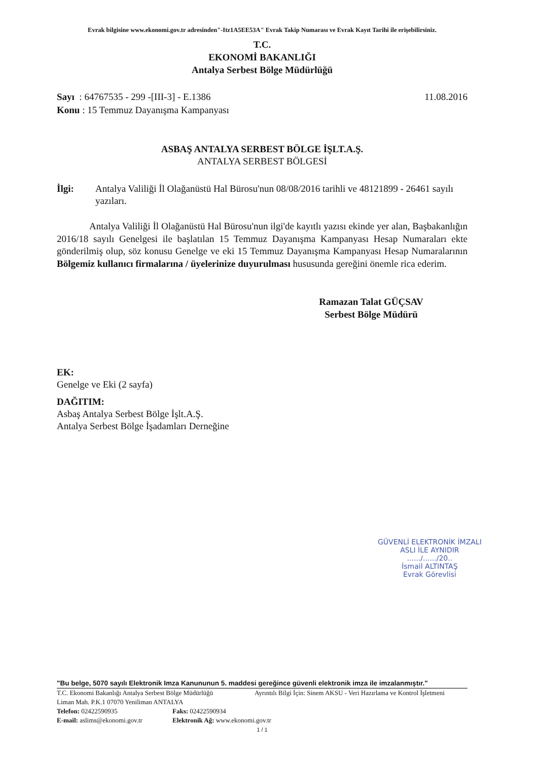Evrak bilgisine www.ekonomi.gov.tr adresinden"-Itz1A5EE53A" Evrak Takip Numarası ve Evrak Kayıt Tarihi ile erişebilirsiniz.
T.C.
EKONOMİ BAKANLIĞI
Antalya Serbest Bölge Müdürlüğü
Sayı : 64767535 - 299 -[III-3] - E.1386
Konu : 15 Temmuz Dayanışma Kampanyası
11.08.2016
ASBAŞ ANTALYA SERBEST BÖLGE İŞLT.A.Ş.
ANTALYA SERBEST BÖLGESİ
İlgi: Antalya Valiliği İl Olağanüstü Hal Bürosu'nun 08/08/2016 tarihli ve 48121899 - 26461 sayılı yazıları.
Antalya Valiliği İl Olağanüstü Hal Bürosu'nun ilgi'de kayıtlı yazısı ekinde yer alan, Başbakanlığın 2016/18 sayılı Genelgesi ile başlatılan 15 Temmuz Dayanışma Kampanyası Hesap Numaraları ekte gönderilmiş olup, söz konusu Genelge ve eki 15 Temmuz Dayanışma Kampanyası Hesap Numaralarının Bölgemiz kullanıcı firmalarına / üyelerinize duyurulması hususunda gereğini önemle rica ederim.
Ramazan Talat GÜÇSAV
Serbest Bölge Müdürü
EK:
Genelge ve Eki (2 sayfa)
DAĞITIM:
Asbaş Antalya Serbest Bölge İşlt.A.Ş.
Antalya Serbest Bölge İşadamları Derneğine
GÜVENLİ ELEKTRONİK İMZALI
ASLI İLE AYNIDIR
....../....../20..
İsmail ALTINTAŞ
Evrak Görevlisi
"Bu belge, 5070 sayılı Elektronik Imza Kanununun 5. maddesi gereğince güvenli elektronik imza ile imzalanmıştır."
T.C. Ekonomi Bakanlığı Antalya Serbest Bölge Müdürlüğü Ayrıntılı Bilgi İçin: Sinem AKSU - Veri Hazırlama ve Kontrol İşletmeni
Liman Mah. P.K.1 07070 Yeniliman ANTALYA
Telefon: 02422590935 Faks: 02422590934
E-mail: aslims@ekonomi.gov.tr Elektronik Ağ: www.ekonomi.gov.tr
1 / 1